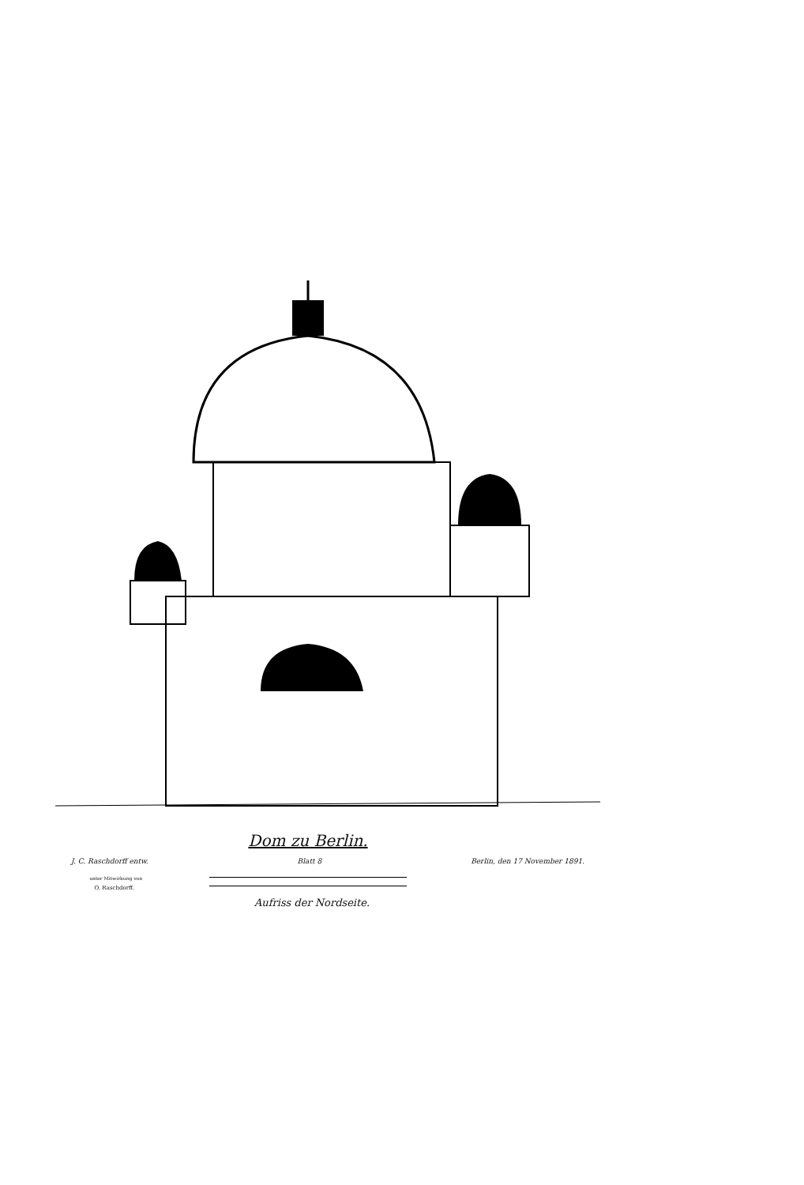Dom zu Berlin.
J. C. Raschdorff entw. Blatt 8 Berlin, den 17 November 1891.
unter Mitwirkung von
O. Raschdorff.
Aufriss der Nordseite.